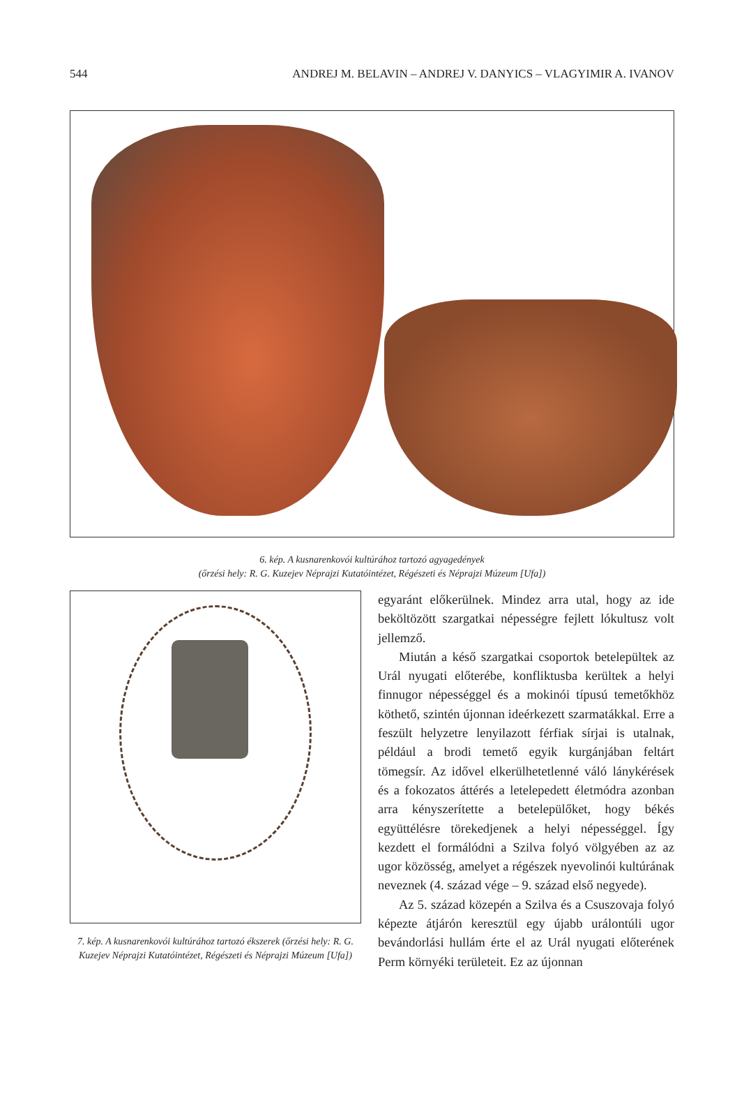544 ANDREJ M. BELAVIN – ANDREJ V. DANYICS – VLAGYIMIR A. IVANOV
6. kép. A kusnarenkovói kultúrához tartozó agyagedények
(őrzési hely: R. G. Kuzejev Néprajzi Kutatóintézet, Régészeti és Néprajzi Múzeum [Ufa])
7. kép. A kusnarenkovói kultúrához tartozó ékszerek (őrzési hely: R. G. Kuzejev Néprajzi Kutatóintézet, Régészeti és Néprajzi Múzeum [Ufa])
egyaránt előkerülnek. Mindez arra utal, hogy az ide beköltözött szargatkai népességre fejlett lókultusz volt jellemző.
Miután a késő szargatkai csoportok betelepültek az Urál nyugati előterébe, konfliktusba kerültek a helyi finnugor népességgel és a mokinói típusú temetőkhöz köthető, szintén újonnan ideérkezett szarmatákkal. Erre a feszült helyzetre lenyilazott férfiak sírjai is utalnak, például a brodi temető egyik kurgánjában feltárt tömegsír. Az idővel elkerülhetetlenné váló lánykérések és a fokozatos áttérés a letelepedett életmódra azonban arra kényszerítette a betelepülőket, hogy békés együttélésre törekedjenek a helyi népességgel. Így kezdett el formálódni a Szilva folyó völgyében az az ugor közösség, amelyet a régészek nyevolinói kultúrának neveznek (4. század vége – 9. század első negyede).
Az 5. század közepén a Szilva és a Csuszovaja folyó képezte átjárón keresztül egy újabb urálontúli ugor bevándorlási hullám érte el az Urál nyugati előterének Perm környéki területeit. Ez az újonnan